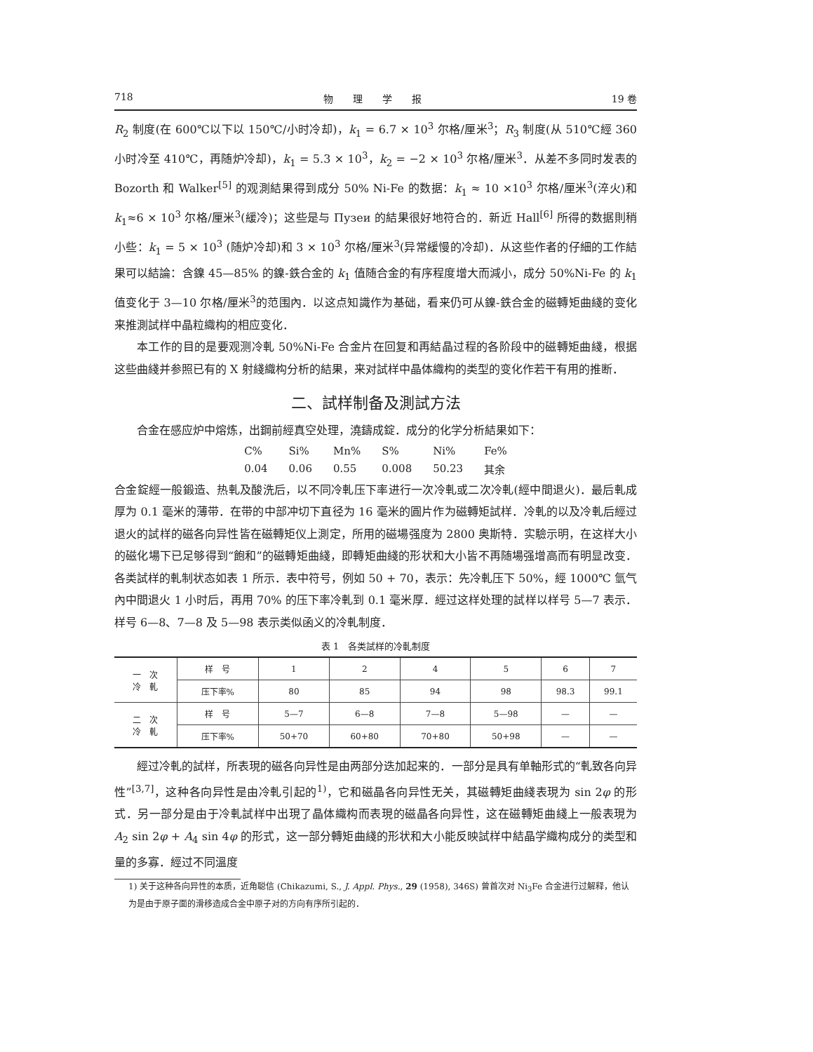718 物　　理　　学　　报 19 卷
R<sub>2</sub> 制度(在 600℃以下以 150℃/小时冷却)，k<sub>1</sub> = 6.7 × 10<sup>3</sup> 尔格/厘米<sup>3</sup>；R<sub>3</sub> 制度(从 510℃經 360 小时冷至 410℃，再随炉冷却)，k<sub>1</sub> = 5.3 × 10<sup>3</sup>，k<sub>2</sub> = −2 × 10<sup>3</sup> 尔格/厘米<sup>3</sup>．从差不多同时发表的 Bozorth 和 Walker<sup>[5]</sup> 的观測結果得到成分 50% Ni-Fe 的数据：k<sub>1</sub> ≈ 10 ×10<sup>3</sup> 尔格/厘米<sup>3</sup>(淬火)和 k<sub>1</sub>≈6 × 10<sup>3</sup> 尔格/厘米<sup>3</sup>(緩冷)；这些是与 Пузеи 的結果很好地符合的．新近 Hall<sup>[6]</sup> 所得的数据則稍小些：k<sub>1</sub> = 5 × 10<sup>3</sup> (随炉冷却)和 3 × 10<sup>3</sup> 尔格/厘米<sup>3</sup>(异常緩慢的冷却)．从这些作者的仔細的工作結果可以結論：含鎳 45—85% 的鎳-鉄合金的 k<sub>1</sub> 值随合金的有序程度增大而減小，成分 50%Ni-Fe 的 k<sub>1</sub> 值变化于 3—10 尔格/厘米<sup>3</sup>的范围內．以这点知識作为基础，看来仍可从鎳-鉄合金的磁轉矩曲綫的变化来推測試样中晶粒織构的相应变化．
本工作的目的是要观测冷軋 50%Ni-Fe 合金片在回复和再結晶过程的各阶段中的磁轉矩曲綫，根据这些曲綫并参照已有的 X 射綫織构分析的結果，来对試样中晶体織构的类型的变化作若干有用的推断．
二、試样制备及測試方法
合金在感应炉中熔炼，出鋼前經真空处理，澆鑄成錠．成分的化学分析結果如下：
| C% | Si% | Mn% | S% | Ni% | Fe% |
| 0.04 | 0.06 | 0.55 | 0.008 | 50.23 | 其余 |
合金錠經一般鍛造、热軋及酸洗后，以不同冷軋压下率进行一次冷軋或二次冷軋(經中間退火)．最后軋成厚为 0.1 毫米的薄带．在带的中部冲切下直径为 16 毫米的圓片作为磁轉矩試样．冷軋的以及冷軋后經过退火的試样的磁各向异性皆在磁轉矩仪上測定，所用的磁場强度为 2800 奥斯特．实驗示明，在这样大小的磁化場下已足够得到“飽和”的磁轉矩曲綫，即轉矩曲綫的形状和大小皆不再随場强增高而有明显改变．各类試样的軋制状态如表 1 所示．表中符号，例如 50 + 70，表示：先冷軋压下 50%，經 1000℃ 氫气內中間退火 1 小时后，再用 70% 的压下率冷軋到 0.1 毫米厚．經过这样处理的試样以样号 5—7 表示．样号 6—8、7—8 及 5—98 表示类似函义的冷軋制度．
表 1　各类試样的冷軋制度
| 一 次 冷 軋 | 样 号 | 1 | 2 | 4 | 5 | 6 | 7 |
| | 压下率% | 80 | 85 | 94 | 98 | 98.3 | 99.1 |
| 二 次 冷 軋 | 样 号 | 5—7 | 6—8 | 7—8 | 5—98 | — | — |
| | 压下率% | 50+70 | 60+80 | 70+80 | 50+98 | — | — |
經过冷軋的試样，所表現的磁各向异性是由两部分迭加起来的．一部分是具有单軸形式的“軋致各向异性”<sup>[3,7]</sup>，这种各向异性是由冷軋引起的<sup>1)</sup>，它和磁晶各向异性无关，其磁轉矩曲綫表現为 sin 2φ 的形式．另一部分是由于冷軋試样中出現了晶体織构而表現的磁晶各向异性，这在磁轉矩曲綫上一般表現为 A<sub>2</sub> sin 2φ + A<sub>4</sub> sin 4φ 的形式，这一部分轉矩曲綫的形状和大小能反映試样中結晶学織构成分的类型和量的多寡．經过不同溫度
1) 关于这种各向异性的本质，近角聪信 (Chikazumi, S., J. Appl. Phys., 29 (1958), 346S) 曾首次对 Ni<sub>3</sub>Fe 合金进行过解释，他认为是由于原子面的滑移造成合金中原子对的方向有序所引起的．